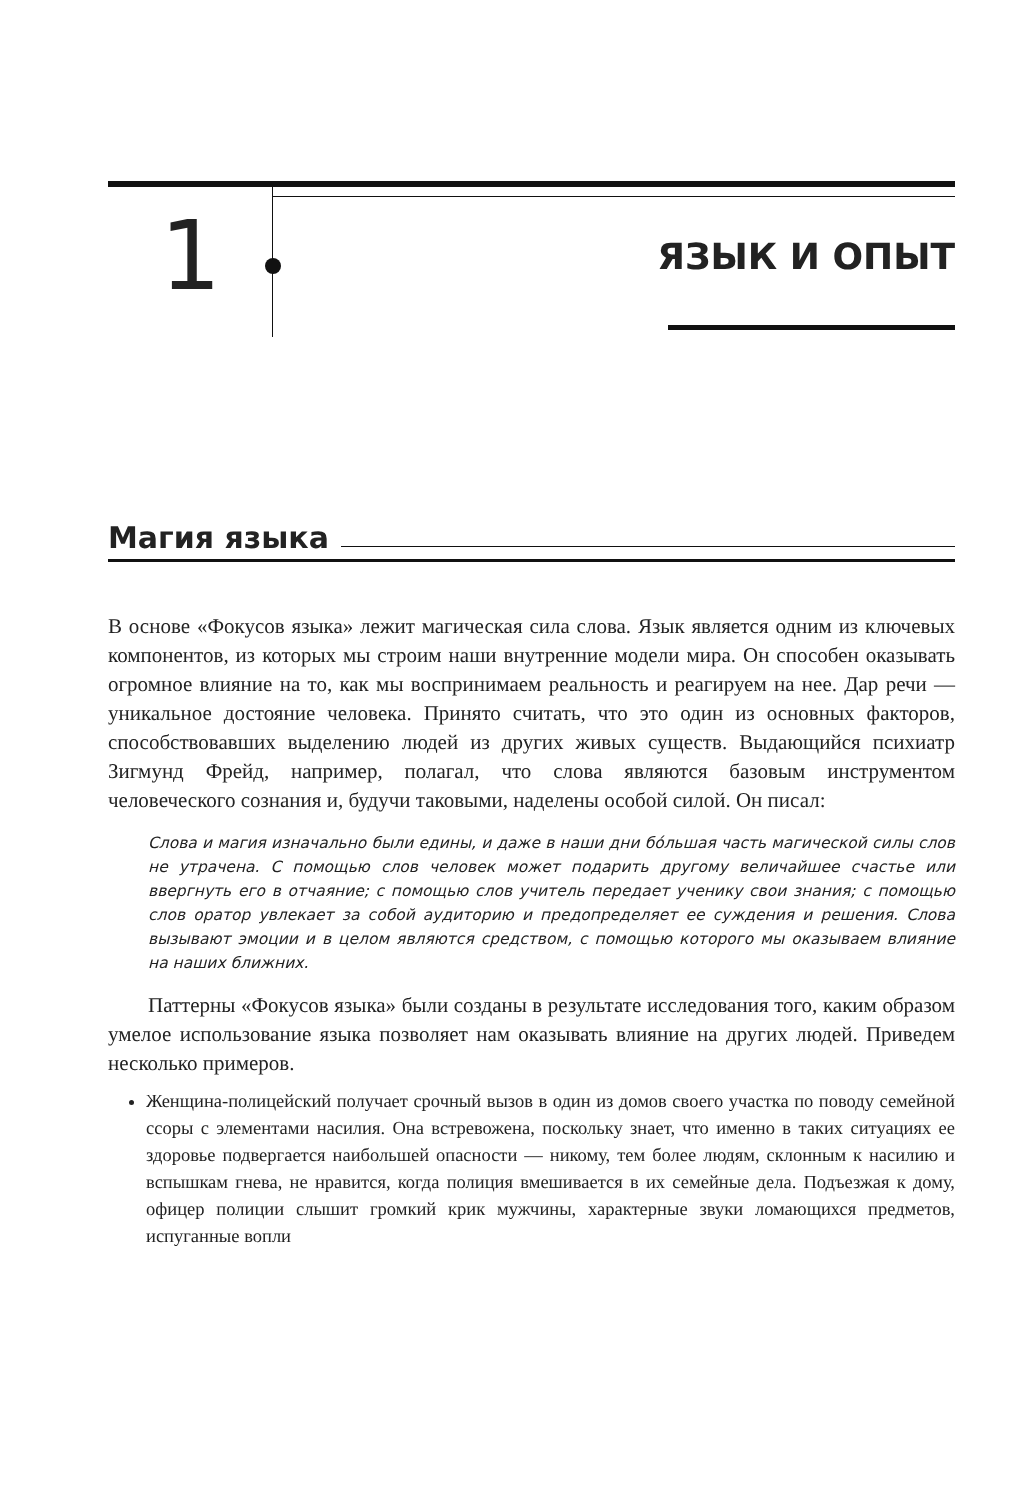1 ЯЗЫК И ОПЫТ
Магия языка
В основе «Фокусов языка» лежит магическая сила слова. Язык является одним из ключевых компонентов, из которых мы строим наши внутренние модели мира. Он способен оказывать огромное влияние на то, как мы воспринимаем реальность и реагируем на нее. Дар речи — уникальное достояние человека. Принято считать, что это один из основных факторов, способствовавших выделению людей из других живых существ. Выдающийся психиатр Зигмунд Фрейд, например, полагал, что слова являются базовым инструментом человеческого сознания и, будучи таковыми, наделены особой силой. Он писал:
Слова и магия изначально были едины, и даже в наши дни бо́льшая часть магической силы слов не утрачена. С помощью слов человек может подарить другому величайшее счастье или ввергнуть его в отчаяние; с помощью слов учитель передает ученику свои знания; с помощью слов оратор увлекает за собой аудиторию и предопределяет ее суждения и решения. Слова вызывают эмоции и в целом являются средством, с помощью которого мы оказываем влияние на наших ближних.
Паттерны «Фокусов языка» были созданы в результате исследования того, каким образом умелое использование языка позволяет нам оказывать влияние на других людей. Приведем несколько примеров.
Женщина-полицейский получает срочный вызов в один из домов своего участка по поводу семейной ссоры с элементами насилия. Она встревожена, поскольку знает, что именно в таких ситуациях ее здоровье подвергается наибольшей опасности — никому, тем более людям, склонным к насилию и вспышкам гнева, не нравится, когда полиция вмешивается в их семейные дела. Подъезжая к дому, офицер полиции слышит громкий крик мужчины, характерные звуки ломающихся предметов, испуганные вопли